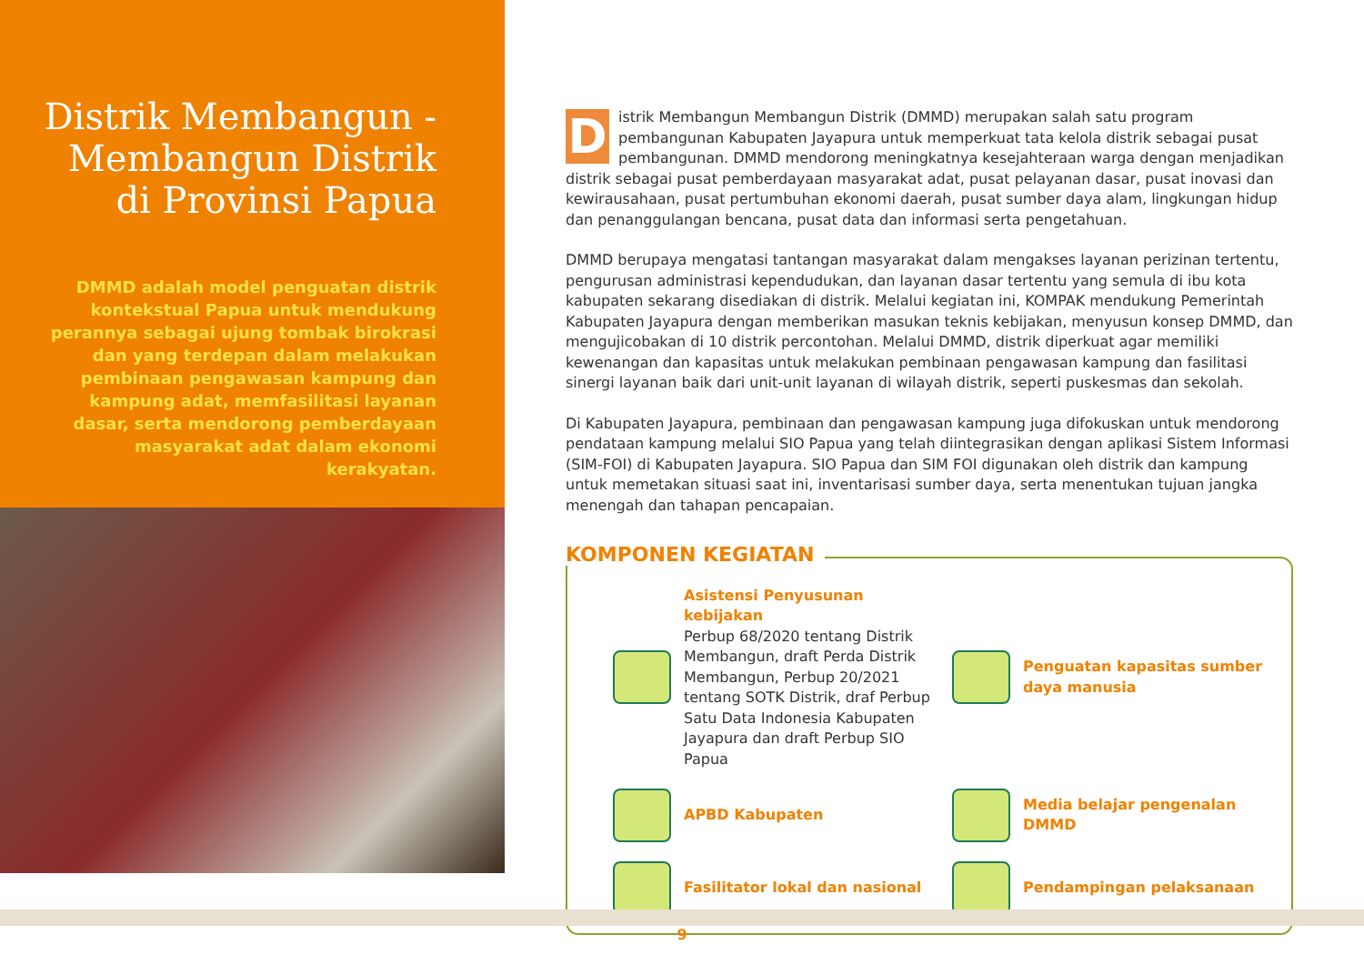Distrik Membangun - Membangun Distrik di Provinsi Papua
DMMD adalah model penguatan distrik kontekstual Papua untuk mendukung perannya sebagai ujung tombak birokrasi dan yang terdepan dalam melakukan pembinaan pengawasan kampung dan kampung adat, memfasilitasi layanan dasar, serta mendorong pemberdayaan masyarakat adat dalam ekonomi kerakyatan.
Distrik Membangun Membangun Distrik (DMMD) merupakan salah satu program pembangunan Kabupaten Jayapura untuk memperkuat tata kelola distrik sebagai pusat pembangunan. DMMD mendorong meningkatnya kesejahteraan warga dengan menjadikan distrik sebagai pusat pemberdayaan masyarakat adat, pusat pelayanan dasar, pusat inovasi dan kewirausahaan, pusat pertumbuhan ekonomi daerah, pusat sumber daya alam, lingkungan hidup dan penanggulangan bencana, pusat data dan informasi serta pengetahuan.
DMMD berupaya mengatasi tantangan masyarakat dalam mengakses layanan perizinan tertentu, pengurusan administrasi kependudukan, dan layanan dasar tertentu yang semula di ibu kota kabupaten sekarang disediakan di distrik. Melalui kegiatan ini, KOMPAK mendukung Pemerintah Kabupaten Jayapura dengan memberikan masukan teknis kebijakan, menyusun konsep DMMD, dan mengujicobakan di 10 distrik percontohan. Melalui DMMD, distrik diperkuat agar memiliki kewenangan dan kapasitas untuk melakukan pembinaan pengawasan kampung dan fasilitasi sinergi layanan baik dari unit-unit layanan di wilayah distrik, seperti puskesmas dan sekolah.
Di Kabupaten Jayapura, pembinaan dan pengawasan kampung juga difokuskan untuk mendorong pendataan kampung melalui SIO Papua yang telah diintegrasikan dengan aplikasi Sistem Informasi (SIM-FOI) di Kabupaten Jayapura. SIO Papua dan SIM FOI digunakan oleh distrik dan kampung untuk memetakan situasi saat ini, inventarisasi sumber daya, serta menentukan tujuan jangka menengah dan tahapan pencapaian.
KOMPONEN KEGIATAN
Asistensi Penyusunan kebijakan
Perbup 68/2020 tentang Distrik Membangun, draft Perda Distrik Membangun, Perbup 20/2021 tentang SOTK Distrik, draf Perbup Satu Data Indonesia Kabupaten Jayapura dan draft Perbup SIO Papua
Penguatan kapasitas sumber daya manusia
APBD Kabupaten
Media belajar pengenalan DMMD
Fasilitator lokal dan nasional
Pendampingan pelaksanaan
9